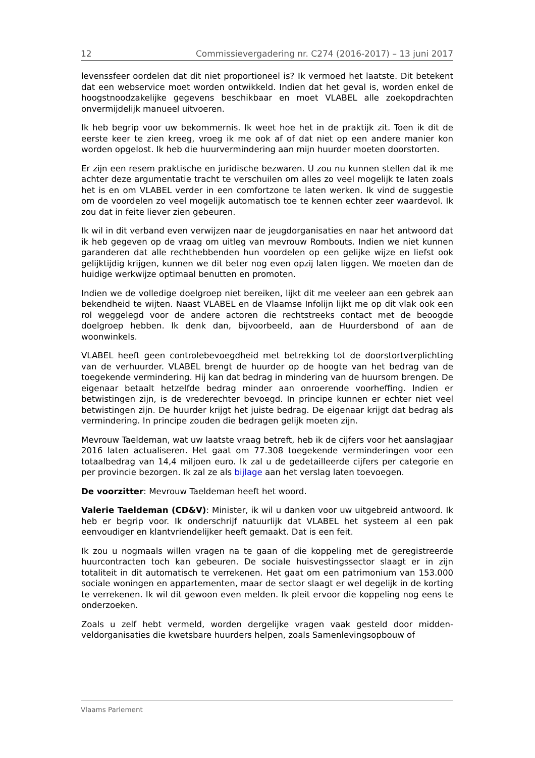12 Commissievergadering nr. C274 (2016-2017) – 13 juni 2017
levenssfeer oordelen dat dit niet proportioneel is? Ik vermoed het laatste. Dit betekent dat een webservice moet worden ontwikkeld. Indien dat het geval is, worden enkel de hoogstnoodzakelijke gegevens beschikbaar en moet VLABEL alle zoekopdrachten onvermijdelijk manueel uitvoeren.
Ik heb begrip voor uw bekommernis. Ik weet hoe het in de praktijk zit. Toen ik dit de eerste keer te zien kreeg, vroeg ik me ook af of dat niet op een andere manier kon worden opgelost. Ik heb die huurvermindering aan mijn huurder moeten doorstorten.
Er zijn een resem praktische en juridische bezwaren. U zou nu kunnen stellen dat ik me achter deze argumentatie tracht te verschuilen om alles zo veel mogelijk te laten zoals het is en om VLABEL verder in een comfortzone te laten werken. Ik vind de suggestie om de voordelen zo veel mogelijk automatisch toe te kennen echter zeer waardevol. Ik zou dat in feite liever zien gebeuren.
Ik wil in dit verband even verwijzen naar de jeugdorganisaties en naar het ant­woord dat ik heb gegeven op de vraag om uitleg van mevrouw Rombouts. Indien we niet kunnen garanderen dat alle rechthebbenden hun voordelen op een gelijke wijze en liefst ook gelijktijdig krijgen, kunnen we dit beter nog even opzij laten liggen. We moeten dan de huidige werkwijze optimaal benutten en promoten.
Indien we de volledige doelgroep niet bereiken, lijkt dit me veeleer aan een ge­brek aan bekendheid te wijten. Naast VLABEL en de Vlaamse Infolijn lijkt me op dit vlak ook een rol weggelegd voor de andere actoren die rechtstreeks contact met de beoogde doelgroep hebben. Ik denk dan, bijvoorbeeld, aan de Huurders­bond of aan de woonwinkels.
VLABEL heeft geen controlebevoegdheid met betrekking tot de doorstort­verplichting van de verhuurder. VLABEL brengt de huurder op de hoogte van het bedrag van de toegekende vermindering. Hij kan dat bedrag in mindering van de huursom brengen. De eigenaar betaalt hetzelfde bedrag minder aan onroerende voorheffing. Indien er betwistingen zijn, is de vrederechter bevoegd. In principe kunnen er echter niet veel betwistingen zijn. De huurder krijgt het juiste bedrag. De eigenaar krijgt dat bedrag als vermindering. In principe zouden die bedragen gelijk moeten zijn.
Mevrouw Taeldeman, wat uw laatste vraag betreft, heb ik de cijfers voor het aanslagjaar 2016 laten actualiseren. Het gaat om 77.308 toegekende verminde­ringen voor een totaalbedrag van 14,4 miljoen euro. Ik zal u de gedetailleerde cijfers per categorie en per provincie bezorgen. Ik zal ze als bijlage aan het verslag laten toevoegen.
De voorzitter: Mevrouw Taeldeman heeft het woord.
Valerie Taeldeman (CD&V): Minister, ik wil u danken voor uw uitgebreid antwoord. Ik heb er begrip voor. Ik onderschrijf natuurlijk dat VLABEL het systeem al een pak eenvoudiger en klantvriendelijker heeft gemaakt. Dat is een feit.
Ik zou u nogmaals willen vragen na te gaan of die koppeling met de geregistreer­de huurcontracten toch kan gebeuren. De sociale huisvestingssector slaagt er in zijn totaliteit in dit automatisch te verrekenen. Het gaat om een patrimonium van 153.000 sociale woningen en appartementen, maar de sector slaagt er wel degelijk in de korting te verrekenen. Ik wil dit gewoon even melden. Ik pleit ervoor die koppeling nog eens te onderzoeken.
Zoals u zelf hebt vermeld, worden dergelijke vragen vaak gesteld door midden­veldorganisaties die kwetsbare huurders helpen, zoals Samenlevingsopbouw of
Vlaams Parlement